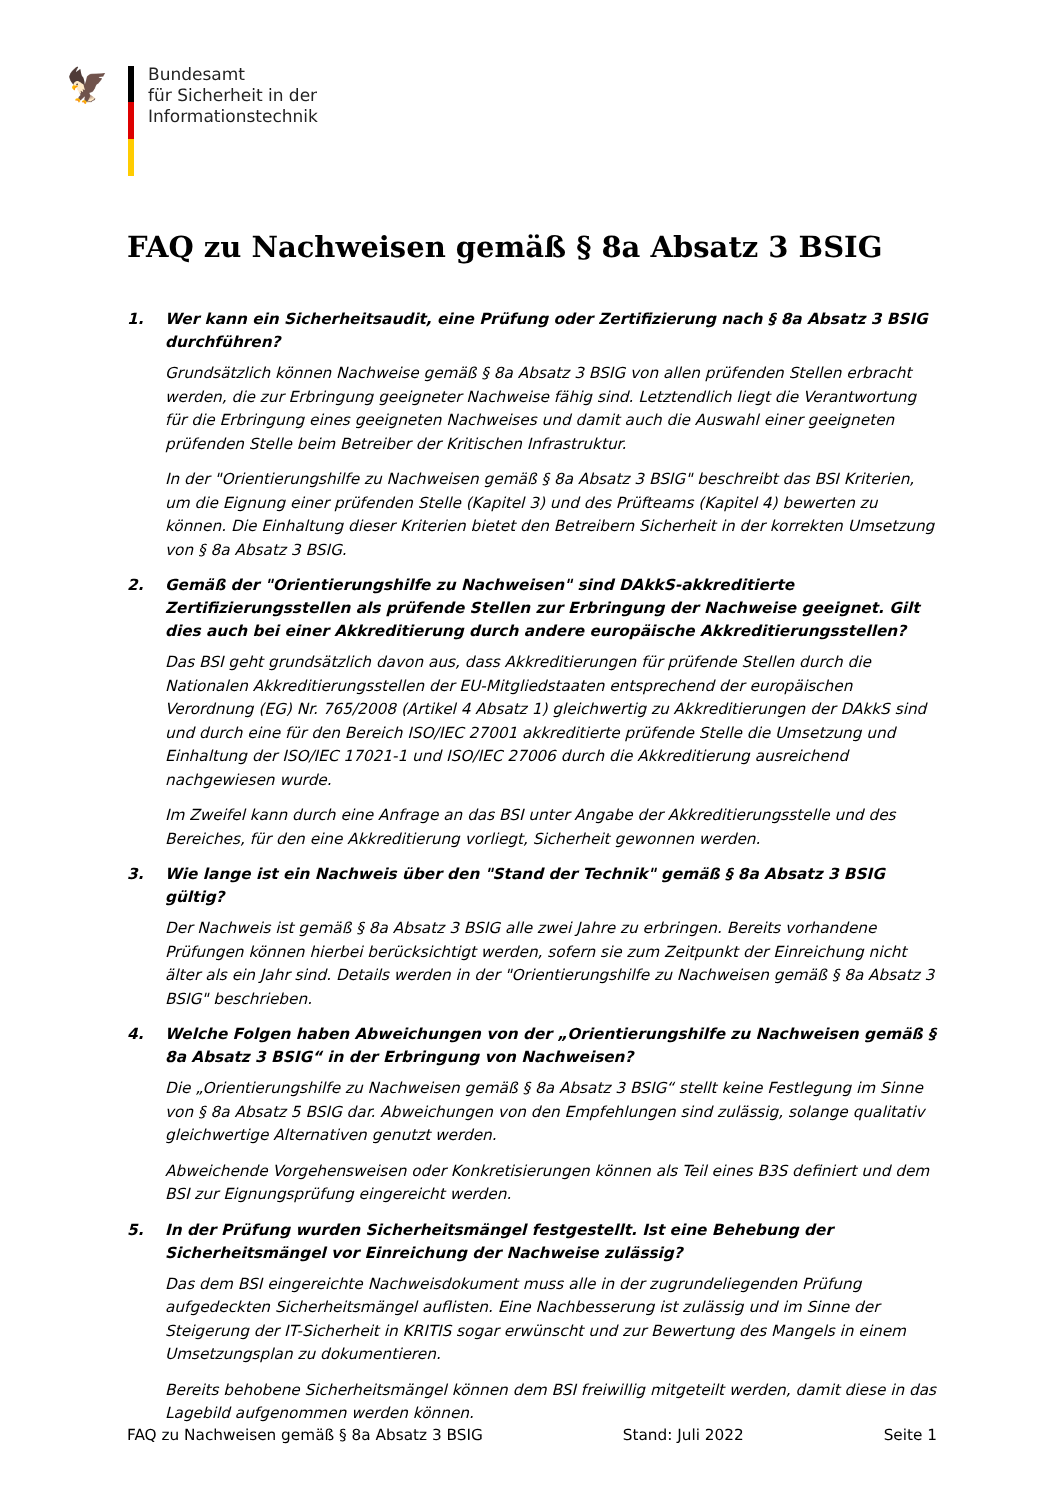🦅
Bundesamt
für Sicherheit in der
Informationstechnik
FAQ zu Nachweisen gemäß § 8a Absatz 3 BSIG
1. Wer kann ein Sicherheitsaudit, eine Prüfung oder Zertifizierung nach § 8a Absatz 3 BSIG durchführen?
Grundsätzlich können Nachweise gemäß § 8a Absatz 3 BSIG von allen prüfenden Stellen erbracht werden, die zur Erbringung geeigneter Nachweise fähig sind. Letztendlich liegt die Verantwortung für die Erbringung eines geeigneten Nachweises und damit auch die Auswahl einer geeigneten prüfenden Stelle beim Betreiber der Kritischen Infrastruktur.
In der "Orientierungshilfe zu Nachweisen gemäß § 8a Absatz 3 BSIG" beschreibt das BSI Kriterien, um die Eignung einer prüfenden Stelle (Kapitel 3) und des Prüfteams (Kapitel 4) bewerten zu können. Die Einhaltung dieser Kriterien bietet den Betreibern Sicherheit in der korrekten Umsetzung von § 8a Absatz 3 BSIG.
2. Gemäß der "Orientierungshilfe zu Nachweisen" sind DAkkS-akkreditierte Zertifizierungsstellen als prüfende Stellen zur Erbringung der Nachweise geeignet. Gilt dies auch bei einer Akkreditierung durch andere europäische Akkreditierungsstellen?
Das BSI geht grundsätzlich davon aus, dass Akkreditierungen für prüfende Stellen durch die Nationalen Akkreditierungsstellen der EU-Mitgliedstaaten entsprechend der europäischen Verordnung (EG) Nr. 765/2008 (Artikel 4 Absatz 1) gleichwertig zu Akkreditierungen der DAkkS sind und durch eine für den Bereich ISO/IEC 27001 akkreditierte prüfende Stelle die Umsetzung und Einhaltung der ISO/IEC 17021-1 und ISO/IEC 27006 durch die Akkreditierung ausreichend nachgewiesen wurde.
Im Zweifel kann durch eine Anfrage an das BSI unter Angabe der Akkreditierungsstelle und des Bereiches, für den eine Akkreditierung vorliegt, Sicherheit gewonnen werden.
3. Wie lange ist ein Nachweis über den "Stand der Technik" gemäß § 8a Absatz 3 BSIG gültig?
Der Nachweis ist gemäß § 8a Absatz 3 BSIG alle zwei Jahre zu erbringen. Bereits vorhandene Prüfungen können hierbei berücksichtigt werden, sofern sie zum Zeitpunkt der Einreichung nicht älter als ein Jahr sind. Details werden in der "Orientierungshilfe zu Nachweisen gemäß § 8a Absatz 3 BSIG" beschrieben.
4. Welche Folgen haben Abweichungen von der „Orientierungshilfe zu Nachweisen gemäß § 8a Absatz 3 BSIG“ in der Erbringung von Nachweisen?
Die „Orientierungshilfe zu Nachweisen gemäß § 8a Absatz 3 BSIG“ stellt keine Festlegung im Sinne von § 8a Absatz 5 BSIG dar. Abweichungen von den Empfehlungen sind zulässig, solange qualitativ gleichwertige Alternativen genutzt werden.
Abweichende Vorgehensweisen oder Konkretisierungen können als Teil eines B3S definiert und dem BSI zur Eignungsprüfung eingereicht werden.
5. In der Prüfung wurden Sicherheitsmängel festgestellt. Ist eine Behebung der Sicherheitsmängel vor Einreichung der Nachweise zulässig?
Das dem BSI eingereichte Nachweisdokument muss alle in der zugrundeliegenden Prüfung aufgedeckten Sicherheitsmängel auflisten. Eine Nachbesserung ist zulässig und im Sinne der Steigerung der IT-Sicherheit in KRITIS sogar erwünscht und zur Bewertung des Mangels in einem Umsetzungsplan zu dokumentieren.
Bereits behobene Sicherheitsmängel können dem BSI freiwillig mitgeteilt werden, damit diese in das Lagebild aufgenommen werden können.
FAQ zu Nachweisen gemäß § 8a Absatz 3 BSIG Stand: Juli 2022 Seite 1